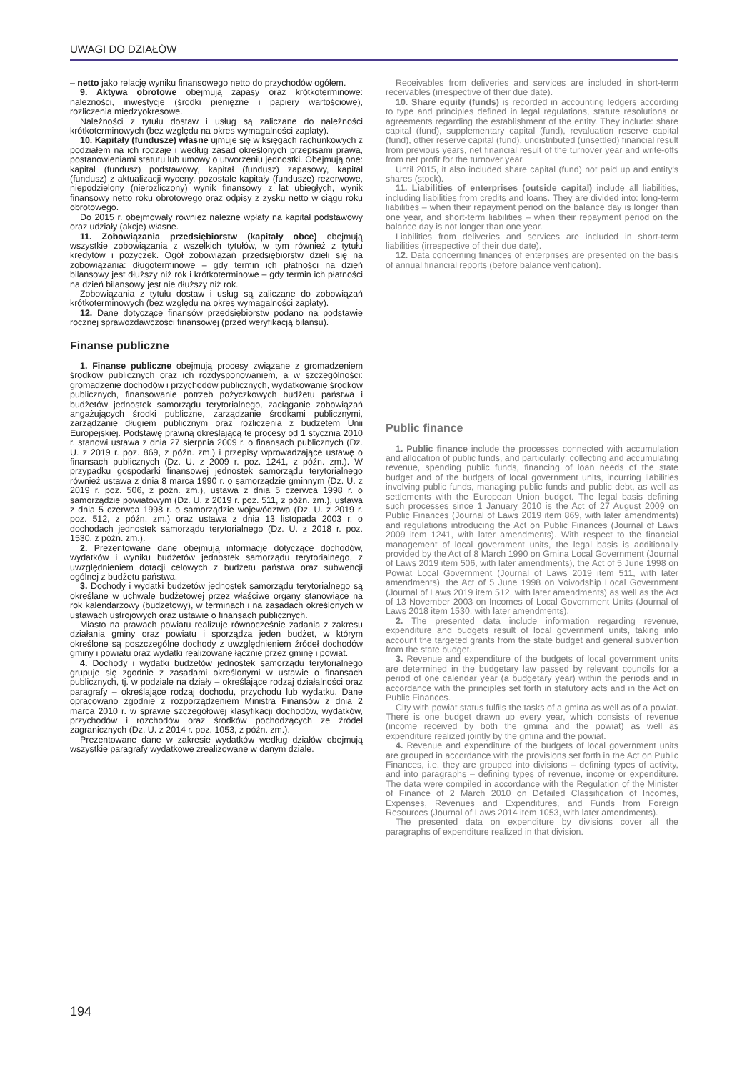UWAGI DO DZIAŁÓW
– netto jako relację wyniku finansowego netto do przychodów ogółem.
9. Aktywa obrotowe obejmują zapasy oraz krótkoterminowe: należności, inwestycje (środki pieniężne i papiery wartościowe), rozliczenia międzyokresowe.
Należności z tytułu dostaw i usług są zaliczane do należności krótkoterminowych (bez względu na okres wymagalności zapłaty).
10. Kapitały (fundusze) własne ujmuje się w księgach rachunkowych z podziałem na ich rodzaje i według zasad określonych przepisami prawa, postanowieniami statutu lub umowy o utworzeniu jednostki. Obejmują one: kapitał (fundusz) podstawowy, kapitał (fundusz) zapasowy, kapitał (fundusz) z aktualizacji wyceny, pozostałe kapitały (fundusze) rezerwowe, niepodzielony (nierozliczony) wynik finansowy z lat ubiegłych, wynik finansowy netto roku obrotowego oraz odpisy z zysku netto w ciągu roku obrotowego.
Do 2015 r. obejmowały również należne wpłaty na kapitał podstawowy oraz udziały (akcje) własne.
11. Zobowiązania przedsiębiorstw (kapitały obce) obejmują wszystkie zobowiązania z wszelkich tytułów, w tym również z tytułu kredytów i pożyczek. Ogół zobowiązań przedsiębiorstw dzieli się na zobowiązania: długoterminowe – gdy termin ich płatności na dzień bilansowy jest dłuższy niż rok i krótkoterminowe – gdy termin ich płatności na dzień bilansowy jest nie dłuższy niż rok.
Zobowiązania z tytułu dostaw i usług są zaliczane do zobowiązań krótkoterminowych (bez względu na okres wymagalności zapłaty).
12. Dane dotyczące finansów przedsiębiorstw podano na podstawie rocznej sprawozdawczości finansowej (przed weryfikacją bilansu).
Finanse publiczne
1. Finanse publiczne obejmują procesy związane z gromadzeniem środków publicznych oraz ich rozdysponowaniem, a w szczególności: gromadzenie dochodów i przychodów publicznych, wydatkowanie środków publicznych, finansowanie potrzeb pożyczkowych budżetu państwa i budżetów jednostek samorządu terytorialnego, zaciąganie zobowiązań angażujących środki publiczne, zarządzanie środkami publicznymi, zarządzanie długiem publicznym oraz rozliczenia z budżetem Unii Europejskiej. Podstawę prawną określającą te procesy od 1 stycznia 2010 r. stanowi ustawa z dnia 27 sierpnia 2009 r. o finansach publicznych (Dz. U. z 2019 r. poz. 869, z późn. zm.) i przepisy wprowadzające ustawę o finansach publicznych (Dz. U. z 2009 r. poz. 1241, z późn. zm.). W przypadku gospodarki finansowej jednostek samorządu terytorialnego również ustawa z dnia 8 marca 1990 r. o samorządzie gminnym (Dz. U. z 2019 r. poz. 506, z późn. zm.), ustawa z dnia 5 czerwca 1998 r. o samorządzie powiatowym (Dz. U. z 2019 r. poz. 511, z późn. zm.), ustawa z dnia 5 czerwca 1998 r. o samorządzie województwa (Dz. U. z 2019 r. poz. 512, z późn. zm.) oraz ustawa z dnia 13 listopada 2003 r. o dochodach jednostek samorządu terytorialnego (Dz. U. z 2018 r. poz. 1530, z późn. zm.).
2. Prezentowane dane obejmują informacje dotyczące dochodów, wydatków i wyniku budżetów jednostek samorządu terytorialnego, z uwzględnieniem dotacji celowych z budżetu państwa oraz subwencji ogólnej z budżetu państwa.
3. Dochody i wydatki budżetów jednostek samorządu terytorialnego są określane w uchwale budżetowej przez właściwe organy stanowiące na rok kalendarzowy (budżetowy), w terminach i na zasadach określonych w ustawach ustrojowych oraz ustawie o finansach publicznych.
Miasto na prawach powiatu realizuje równocześnie zadania z zakresu działania gminy oraz powiatu i sporządza jeden budżet, w którym określone są poszczególne dochody z uwzględnieniem źródeł dochodów gminy i powiatu oraz wydatki realizowane łącznie przez gminę i powiat.
4. Dochody i wydatki budżetów jednostek samorządu terytorialnego grupuje się zgodnie z zasadami określonymi w ustawie o finansach publicznych, tj. w podziale na działy – określające rodzaj działalności oraz paragrafy – określające rodzaj dochodu, przychodu lub wydatku. Dane opracowano zgodnie z rozporządzeniem Ministra Finansów z dnia 2 marca 2010 r. w sprawie szczegółowej klasyfikacji dochodów, wydatków, przychodów i rozchodów oraz środków pochodzących ze źródeł zagranicznych (Dz. U. z 2014 r. poz. 1053, z późn. zm.).
Prezentowane dane w zakresie wydatków według działów obejmują wszystkie paragrafy wydatkowe zrealizowane w danym dziale.
Receivables from deliveries and services are included in short-term receivables (irrespective of their due date).
10. Share equity (funds) is recorded in accounting ledgers according to type and principles defined in legal regulations, statute resolutions or agreements regarding the establishment of the entity. They include: share capital (fund), supplementary capital (fund), revaluation reserve capital (fund), other reserve capital (fund), undistributed (unsettled) financial result from previous years, net financial result of the turnover year and write-offs from net profit for the turnover year.
Until 2015, it also included share capital (fund) not paid up and entity's shares (stock).
11. Liabilities of enterprises (outside capital) include all liabilities, including liabilities from credits and loans. They are divided into: long-term liabilities – when their repayment period on the balance day is longer than one year, and short-term liabilities – when their repayment period on the balance day is not longer than one year.
Liabilities from deliveries and services are included in short-term liabilities (irrespective of their due date).
12. Data concerning finances of enterprises are presented on the basis of annual financial reports (before balance verification).
Public finance
1. Public finance include the processes connected with accumulation and allocation of public funds, and particularly: collecting and accumulating revenue, spending public funds, financing of loan needs of the state budget and of the budgets of local government units, incurring liabilities involving public funds, managing public funds and public debt, as well as settlements with the European Union budget. The legal basis defining such processes since 1 January 2010 is the Act of 27 August 2009 on Public Finances (Journal of Laws 2019 item 869, with later amendments) and regulations introducing the Act on Public Finances (Journal of Laws 2009 item 1241, with later amendments). With respect to the financial management of local government units, the legal basis is additionally provided by the Act of 8 March 1990 on Gmina Local Government (Journal of Laws 2019 item 506, with later amendments), the Act of 5 June 1998 on Powiat Local Government (Journal of Laws 2019 item 511, with later amendments), the Act of 5 June 1998 on Voivodship Local Government (Journal of Laws 2019 item 512, with later amendments) as well as the Act of 13 November 2003 on Incomes of Local Government Units (Journal of Laws 2018 item 1530, with later amendments).
2. The presented data include information regarding revenue, expenditure and budgets result of local government units, taking into account the targeted grants from the state budget and general subvention from the state budget.
3. Revenue and expenditure of the budgets of local government units are determined in the budgetary law passed by relevant councils for a period of one calendar year (a budgetary year) within the periods and in accordance with the principles set forth in statutory acts and in the Act on Public Finances.
City with powiat status fulfils the tasks of a gmina as well as of a powiat. There is one budget drawn up every year, which consists of revenue (income received by both the gmina and the powiat) as well as expenditure realized jointly by the gmina and the powiat.
4. Revenue and expenditure of the budgets of local government units are grouped in accordance with the provisions set forth in the Act on Public Finances, i.e. they are grouped into divisions – defining types of activity, and into paragraphs – defining types of revenue, income or expenditure. The data were compiled in accordance with the Regulation of the Minister of Finance of 2 March 2010 on Detailed Classification of Incomes, Expenses, Revenues and Expenditures, and Funds from Foreign Resources (Journal of Laws 2014 item 1053, with later amendments).
The presented data on expenditure by divisions cover all the paragraphs of expenditure realized in that division.
194